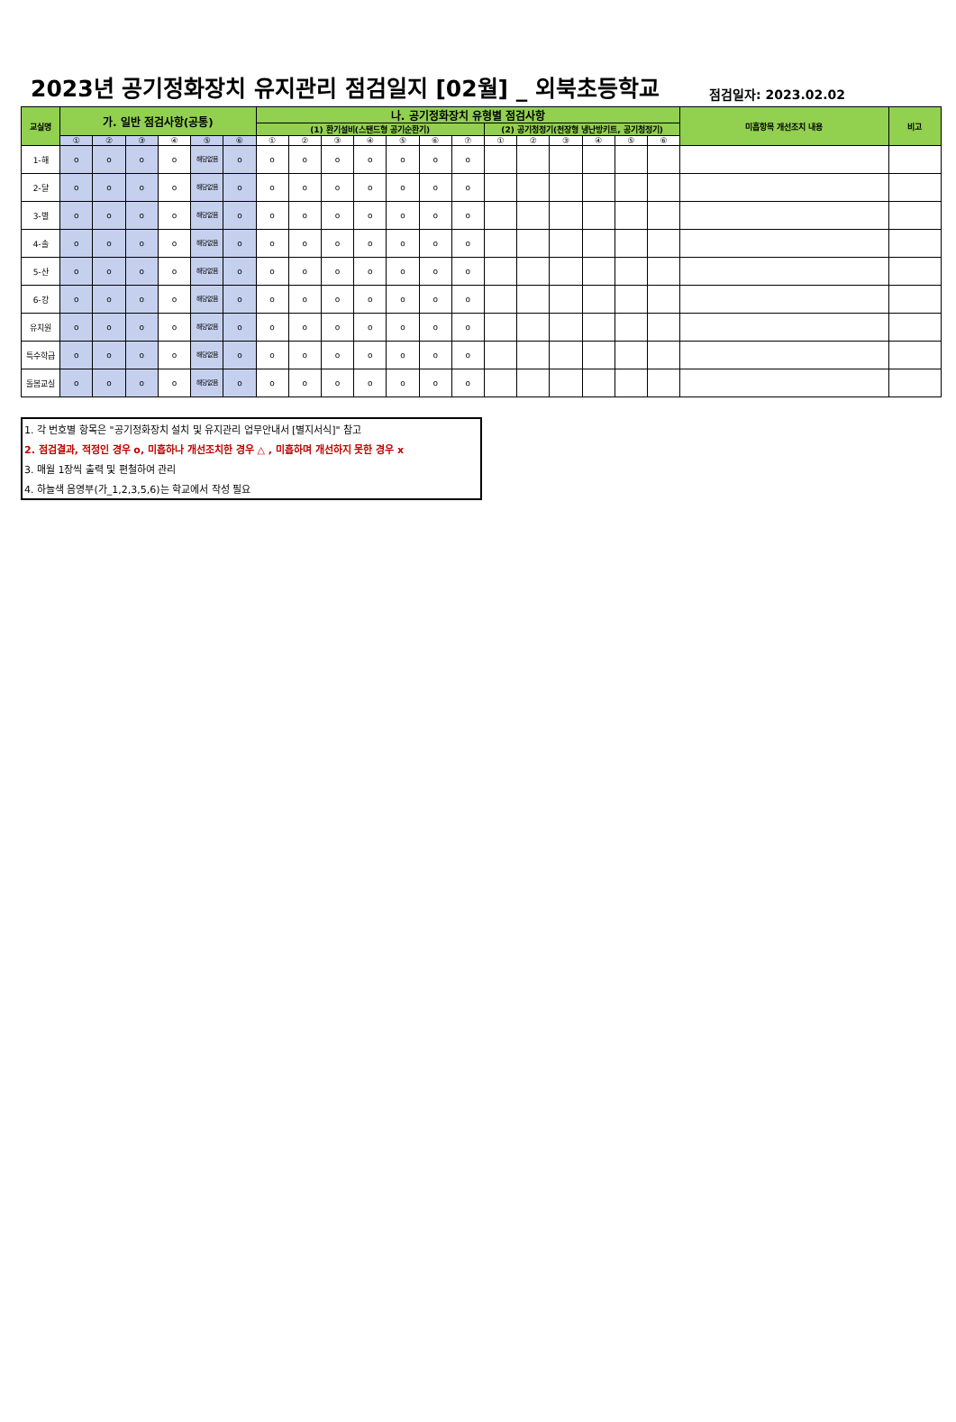2023년 공기정화장치 유지관리 점검일지 [02월] _ 외북초등학교
점검일자: 2023.02.02
| 교실명 | 가. 일반 점검사항(공통) | | | | | | 나. 공기정화장치 유형별 점검사항 | | | | | | | | | | | | | 미흡항목 개선조치 내용 | 비고 |
| --- | --- | --- | --- | --- | --- | --- | --- | --- | --- | --- | --- | --- | --- | --- | --- | --- | --- | --- | --- | --- | --- |
| | | | | | | | (1) 환기설비(스탠드형 공기순환기) | | | | | | | (2) 공기청정기(천장형 냉난방키트, 공기청정기) | | | | | | | |
| | ① | ② | ③ | ④ | ⑤ | ⑥ | ① | ② | ③ | ④ | ⑤ | ⑥ | ⑦ | ① | ② | ③ | ④ | ⑤ | ⑥ | | |
| 1-해 | o | o | o | o | 해당없음 | o | o | o | o | o | o | o | o | | | | | | | | |
| 2-달 | o | o | o | o | 해당없음 | o | o | o | o | o | o | o | o | | | | | | | | |
| 3-별 | o | o | o | o | 해당없음 | o | o | o | o | o | o | o | o | | | | | | | | |
| 4-솔 | o | o | o | o | 해당없음 | o | o | o | o | o | o | o | o | | | | | | | | |
| 5-산 | o | o | o | o | 해당없음 | o | o | o | o | o | o | o | o | | | | | | | | |
| 6-강 | o | o | o | o | 해당없음 | o | o | o | o | o | o | o | o | | | | | | | | |
| 유치원 | o | o | o | o | 해당없음 | o | o | o | o | o | o | o | o | | | | | | | | |
| 특수학급 | o | o | o | o | 해당없음 | o | o | o | o | o | o | o | o | | | | | | | | |
| 돌봄교실 | o | o | o | o | 해당없음 | o | o | o | o | o | o | o | o | | | | | | | | |
1. 각 번호별 항목은 "공기정화장치 설치 및 유지관리 업무안내서 [별지서식]" 참고
2. 점검결과, 적정인 경우 o, 미흡하나 개선조치한 경우 △ , 미흡하며 개선하지 못한 경우 x
3. 매월 1장씩 출력 및 편철하여 관리
4. 하늘색 음영부(가_1,2,3,5,6)는 학교에서 작성 필요